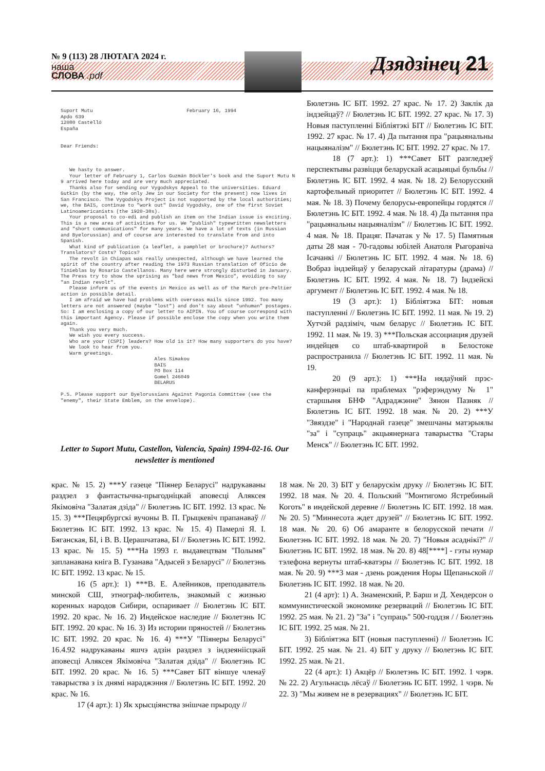№ 9 (113) 28 ЛЮТАГА 2024 г.
наша
СЛОВА .pdf
Дзядзінец 21
Suport Mutu February 16, 1994 Apdo 639 12080 Castelló España Dear Friends: We hasty to answer. Your letter of February 1, Carlos Guzmán Böckler's book and the Suport Mutu N 9 arrived here today and are very much appreciated. Thanks also for sending our Vygodskys Appeal to the universities. Eduard Gutkin (by the way, the only Jew in our Society for the present) now lives in San Francisco. The Vygodskys Project is not supported by the local authorities; we, the BAIS, continue to "work out" David Vygodsky, one of the first Soviet Latinoamericanists (the 1920-30s). Your proposal to co-edi and publish an item on the Indian issue is exciting. This is a new area of activities for us. We "publish" typewritten newsletters and "short communications" for many years. We have a lot of texts (in Russian and Byelorussian) and of course are interested to translate from and into Spanish. What kind of publication (a leaflet, a pamphlet or brochure)? Authors? Translators? Costs? Topics? The revolt in Chiapas was really unexpected, although we have learned the spirit of the country after reading the 1973 Russian translation of Oficio de Tinieblas by Rosario Castellanos. Many here were strongly disturbed in January. The Press try to show the uprising as "bad news from Mexico", evoiding to say "an Indian revolt". Please inform us of the events in Mexico as well as of the March pre-Peltier action in possible detail. I am afraid we have had problems with overseas mails since 1992. Too many letters are not answered (maybe "lost") and don't say about "unhuman" postages. So: I am enclosing a copy of our letter to AIPIN. You of course correspond with this important Agency. Please if possible enclose the copy when you write them again. Thank you very much. We wish you every success. Who are your (CSPI) leaders? How old is it? How many supporters do you have? We look to hear from you. Warm greetings. Ales Simakou BAIS PO Box 114 Gomel 246049 BELARUS P.S. Please support our Byelorussians Against Pagonia Committee (see the "enemy", their State Emblem, on the envelope).
Letter to Suport Mutu, Castellon, Valencia, Spain) 1994-02-16. Our newsletter is mentioned
Бюлетэнь ІС БІТ. 1992. 27 крас. № 17. 2) Заклік да індзейцаў? // Бюлетэнь ІС БІТ. 1992. 27 крас. № 17. 3) Новыя паступленні Бібліятэкі БІТ // Бюлетэнь ІС БІТ. 1992. 27 крас. № 17. 4) Да пытання пра "рацыянальны нацыяналізм" // Бюлетэнь ІС БІТ. 1992. 27 крас. № 17.
18 (7 арт.): 1) ***Савет БІТ разгледзеў перспектывы развіцця беларускай асацыяцыі бульбы // Бюлетэнь ІС БІТ. 1992. 4 мая. № 18. 2) Белорусский картофельный приоритет // Бюлетэнь ІС БІТ. 1992. 4 мая. № 18. 3) Почему белорусы-европейцы гордятся // Бюлетэнь ІС БІТ. 1992. 4 мая. № 18. 4) Да пытання пра "рацыянальны нацыяналізм" // Бюлетэнь ІС БІТ. 1992. 4 мая. № 18. Працяг. Пачатак у № 17. 5) Памятныя даты 28 мая - 70-гадовы юбілей Анатоля Рыгоравіча Ісачанкі // Бюлетэнь ІС БІТ. 1992. 4 мая. № 18. 6) Вобраз індзейцаў у беларускай літаратуры (драма) // Бюлетэнь ІС БІТ. 1992. 4 мая. № 18. 7) Індзейскі аргумент // Бюлетэнь ІС БІТ. 1992. 4 мая. № 18.
19 (3 арт.): 1) Бібліятэка БІТ: новыя паступленні // Бюлетэнь ІС БІТ. 1992. 11 мая. № 19. 2) Хутчэй радзіміч, чым беларус // Бюлетэнь ІС БІТ. 1992. 11 мая. № 19. 3) ***Польская ассоциация друзей индейцев со штаб-квартирой в Белостоке распространила // Бюлетэнь ІС БІТ. 1992. 11 мая. № 19.
20 (9 арт.): 1) ***На нядаўняй прэс-канферэнцыі па праблемах "рэферэндуму № 1" старшыня БНФ "Адраджэнне" Зянон Пазняк // Бюлетэнь ІС БІТ. 1992. 18 мая. № 20. 2) ***У "Звяздзе" і "Народнай газеце" змешчаны матэрыялы "за" і "супраць" акцыянернага таварыства "Стары Менск" // Бюлетэнь ІС БІТ. 1992.
крас. № 15. 2) ***У газеце "Піянер Беларусі" надрукаваны раздзел з фантастычна-прыгодніцкай аповесці Аляксея Якімовіча "Залатая дзіда" // Бюлетэнь ІС БІТ. 1992. 13 крас. № 15. 3) ***Пецярбургскі вучоны В. П. Грыцкевіч прапанаваў // Бюлетэнь ІС БІТ. 1992. 13 крас. № 15. 4) Памерлі Я. І. Бяганская, БІ, і В. В. Церашчатава, БІ // Бюлетэнь ІС БІТ. 1992. 13 крас. № 15. 5) ***На 1993 г. выдавецтвам "Полымя" запланавана кніга В. Гузанава "Адысей з Беларусі" // Бюлетэнь ІС БІТ. 1992. 13 крас. № 15.
16 (5 арт.): 1) ***В. Е. Алейников, преподаватель минской СШ, этнограф-любитель, знакомый с жизнью коренных народов Сибири, оспаривает // Бюлетэнь ІС БІТ. 1992. 20 крас. № 16. 2) Индейское наследие // Бюлетэнь ІС БІТ. 1992. 20 крас. № 16. 3) Из истории пряностей // Бюлетэнь ІС БІТ. 1992. 20 крас. № 16. 4) ***У "Піянеры Беларусі" 16.4.92 надрукаваны яшчэ адзін раздзел з індзеяніісцкай аповесці Аляксея Якімовіча "Залатая дзіда" // Бюлетэнь ІС БІТ. 1992. 20 крас. № 16. 5) ***Савет БІТ віншуе членаў таварыства з іх днямі нараджэння // Бюлетэнь ІС БІТ. 1992. 20 крас. № 16.
17 (4 арт.): 1) Як хрысціянства знішчае прыроду //
18 мая. № 20. 3) БІТ у беларускім друку // Бюлетэнь ІС БІТ. 1992. 18 мая. № 20. 4. Польский "Монтигомо Ястребиный Коготь" в индейской деревне // Бюлетэнь ІС БІТ. 1992. 18 мая. № 20. 5) "Миннесота ждет друзей" // Бюлетэнь ІС БІТ. 1992. 18 мая. № 20. 6) Об амаранте в белорусской печати // Бюлетэнь ІС БІТ. 1992. 18 мая. № 20. 7) "Новыя асаднікі?" // Бюлетэнь ІС БІТ. 1992. 18 мая. № 20. 8) 48[****] - гэты нумар тэлефона вернуты штаб-кватэры // Бюлетэнь ІС БІТ. 1992. 18 мая. № 20. 9) ***3 мая - дзень рождения Норы Щепаньской // Бюлетэнь ІС БІТ. 1992. 18 мая. № 20.
21 (4 арт): 1) А. Знаменский, Р. Барш и Д. Хендерсон о коммунистической экономике резерваций // Бюлетэнь ІС БІТ. 1992. 25 мая. № 21. 2) "За" і "супраць" 500-годдзя / / Бюлетэнь ІС БІТ. 1992. 25 мая. № 21.
3) Бібліятэка БІТ (новыя паступленні) // Бюлетэнь ІС БІТ. 1992. 25 мая. № 21. 4) БІТ у друку // Бюлетэнь ІС БІТ. 1992. 25 мая. № 21.
22 (4 арт.): 1) Акцёр // Бюлетэнь ІС БІТ. 1992. 1 чэрв. № 22. 2) Агульнасць лёсаў // Бюлетэнь ІС БІТ. 1992. 1 чэрв. № 22. 3) "Мы живем не в резервациях" // Бюлетэнь ІС БІТ.